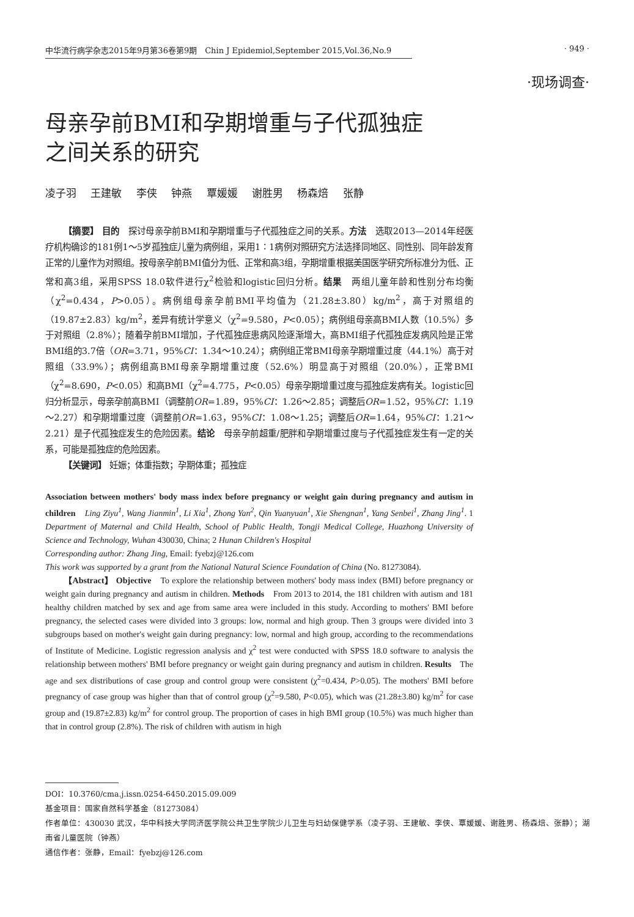中华流行病学杂志2015年9月第36卷第9期　Chin J Epidemiol,September 2015,Vol.36,No.9 · 949 ·
·现场调查·
母亲孕前BMI和孕期增重与子代孤独症
之间关系的研究
凌子羽 王建敏 李侠 钟燕 覃媛媛 谢胜男 杨森焙 张静
【摘要】 目的　探讨母亲孕前BMI和孕期增重与子代孤独症之间的关系。方法　选取2013—2014年经医疗机构确诊的181例1～5岁孤独症儿童为病例组，采用1∶1病例对照研究方法选择同地区、同性别、同年龄发育正常的儿童作为对照组。按母亲孕前BMI值分为低、正常和高3组，孕期增重根据美国医学研究所标准分为低、正常和高3组，采用SPSS 18.0软件进行χ<sup>2</sup>检验和logistic回归分析。结果　两组儿童年龄和性别分布均衡（χ<sup>2</sup>=0.434，P>0.05）。病例组母亲孕前BMI平均值为（21.28±3.80）kg/m<sup>2</sup>，高于对照组的（19.87±2.83）kg/m<sup>2</sup>，差异有统计学意义（χ<sup>2</sup>=9.580，P<0.05）；病例组母亲高BMI人数（10.5%）多于对照组（2.8%）；随着孕前BMI增加，子代孤独症患病风险逐渐增大，高BMI组子代孤独症发病风险是正常BMI组的3.7倍（OR=3.71，95%CI：1.34～10.24）；病例组正常BMI母亲孕期增重过度（44.1%）高于对照组（33.9%）；病例组高BMI母亲孕期增重过度（52.6%）明显高于对照组（20.0%），正常BMI（χ<sup>2</sup>=8.690，P<0.05）和高BMI（χ<sup>2</sup>=4.775，P<0.05）母亲孕期增重过度与孤独症发病有关。logistic回归分析显示，母亲孕前高BMI（调整前OR=1.89，95%CI：1.26～2.85；调整后OR=1.52，95%CI：1.19～2.27）和孕期增重过度（调整前OR=1.63，95%CI：1.08～1.25；调整后OR=1.64，95%CI：1.21～2.21）是子代孤独症发生的危险因素。结论　母亲孕前超重/肥胖和孕期增重过度与子代孤独症发生有一定的关系，可能是孤独症的危险因素。
【关键词】 妊娠；体重指数；孕期体重；孤独症
Association between mothers' body mass index before pregnancy or weight gain during pregnancy and autism in children　Ling Ziyu<sup>1</sup>, Wang Jianmin<sup>1</sup>, Li Xia<sup>1</sup>, Zhong Yan<sup>2</sup>, Qin Yuanyuan<sup>1</sup>, Xie Shengnan<sup>1</sup>, Yang Senbei<sup>1</sup>, Zhang Jing<sup>1</sup>. 1 Department of Maternal and Child Health, School of Public Health, Tongji Medical College, Huazhong University of Science and Technology, Wuhan 430030, China; 2 Hunan Children's Hospital
Corresponding author: Zhang Jing, Email: fyebzj@126.com
This work was supported by a grant from the National Natural Science Foundation of China (No. 81273084).
【Abstract】 Objective　To explore the relationship between mothers' body mass index (BMI) before pregnancy or weight gain during pregnancy and autism in children. Methods　From 2013 to 2014, the 181 children with autism and 181 healthy children matched by sex and age from same area were included in this study. According to mothers' BMI before pregnancy, the selected cases were divided into 3 groups: low, normal and high group. Then 3 groups were divided into 3 subgroups based on mother's weight gain during pregnancy: low, normal and high group, according to the recommendations of Institute of Medicine. Logistic regression analysis and χ<sup>2</sup> test were conducted with SPSS 18.0 software to analysis the relationship between mothers' BMI before pregnancy or weight gain during pregnancy and autism in children. Results　The age and sex distributions of case group and control group were consistent (χ<sup>2</sup>=0.434, P>0.05). The mothers' BMI before pregnancy of case group was higher than that of control group (χ<sup>2</sup>=9.580, P<0.05), which was (21.28±3.80) kg/m<sup>2</sup> for case group and (19.87±2.83) kg/m<sup>2</sup> for control group. The proportion of cases in high BMI group (10.5%) was much higher than that in control group (2.8%). The risk of children with autism in high
DOI：10.3760/cma.j.issn.0254-6450.2015.09.009
基金项目：国家自然科学基金（81273084）
作者单位：430030 武汉，华中科技大学同济医学院公共卫生学院少儿卫生与妇幼保健学系（凌子羽、王建敏、李侠、覃媛媛、谢胜男、杨森焙、张静）；湖南省儿童医院（钟燕）
通信作者：张静，Email：fyebzj@126.com